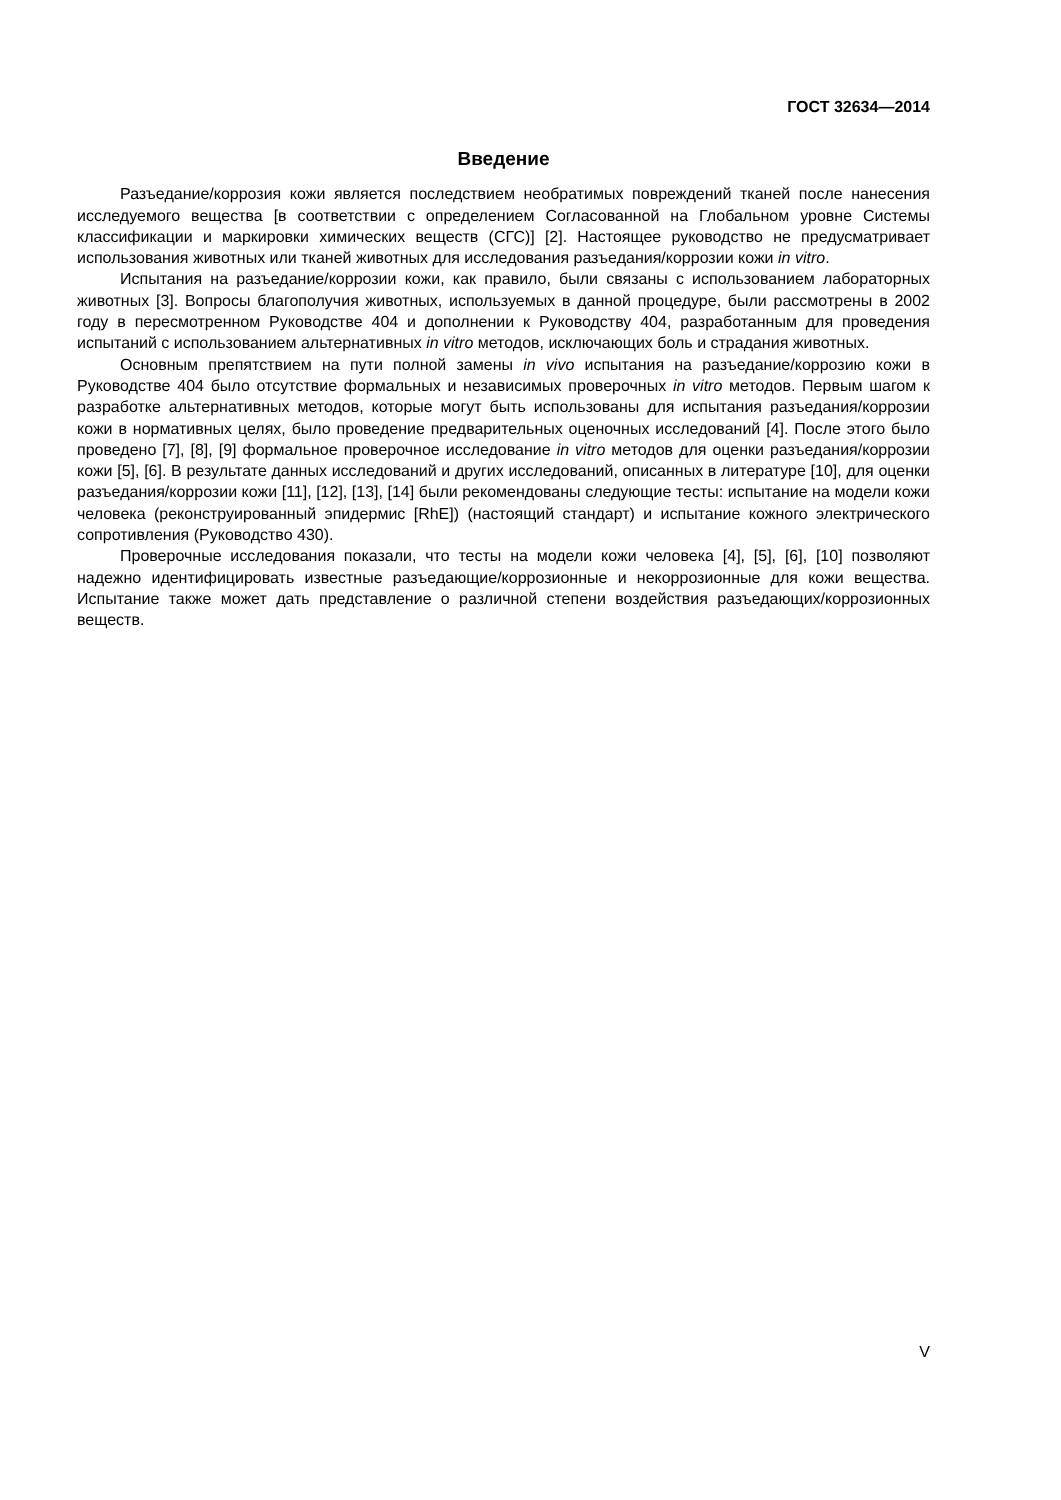ГОСТ 32634—2014
Введение
Разъедание/коррозия кожи является последствием необратимых повреждений тканей после нанесения исследуемого вещества [в соответствии с определением Согласованной на Глобальном уровне Системы классификации и маркировки химических веществ (СГС)] [2]. Настоящее руководство не предусматривает использования животных или тканей животных для исследования разъедания/коррозии кожи in vitro.
Испытания на разъедание/коррозии кожи, как правило, были связаны с использованием лабораторных животных [3]. Вопросы благополучия животных, используемых в данной процедуре, были рассмотрены в 2002 году в пересмотренном Руководстве 404 и дополнении к Руководству 404, разработанным для проведения испытаний с использованием альтернативных in vitro методов, исключающих боль и страдания животных.
Основным препятствием на пути полной замены in vivo испытания на разъедание/коррозию кожи в Руководстве 404 было отсутствие формальных и независимых проверочных in vitro методов. Первым шагом к разработке альтернативных методов, которые могут быть использованы для испытания разъедания/коррозии кожи в нормативных целях, было проведение предварительных оценочных исследований [4]. После этого было проведено [7], [8], [9] формальное проверочное исследование in vitro методов для оценки разъедания/коррозии кожи [5], [6]. В результате данных исследований и других исследований, описанных в литературе [10], для оценки разъедания/коррозии кожи [11], [12], [13], [14] были рекомендованы следующие тесты: испытание на модели кожи человека (реконструированный эпидермис [RhE]) (настоящий стандарт) и испытание кожного электрического сопротивления (Руководство 430).
Проверочные исследования показали, что тесты на модели кожи человека [4], [5], [6], [10] позволяют надежно идентифицировать известные разъедающие/коррозионные и некоррозионные для кожи вещества. Испытание также может дать представление о различной степени воздействия разъедающих/коррозионных веществ.
V